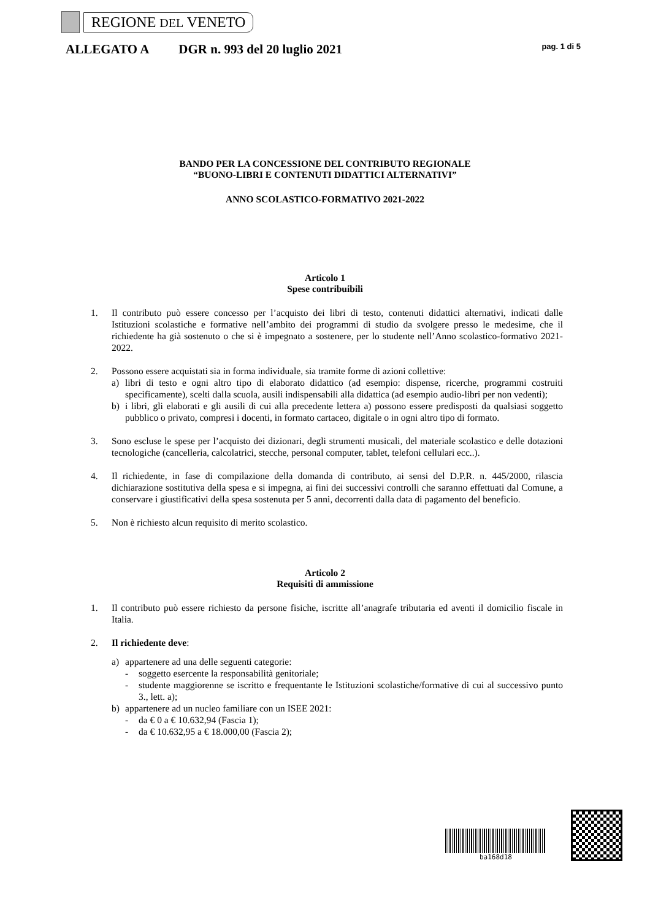REGIONE DEL VENETO
ALLEGATO A DGR n. 993 del 20 luglio 2021 pag. 1 di 5
BANDO PER LA CONCESSIONE DEL CONTRIBUTO REGIONALE
“BUONO-LIBRI E CONTENUTI DIDATTICI ALTERNATIVI”
ANNO SCOLASTICO-FORMATIVO 2021-2022
Articolo 1
Spese contribuibili
1. Il contributo può essere concesso per l’acquisto dei libri di testo, contenuti didattici alternativi, indicati dalle Istituzioni scolastiche e formative nell’ambito dei programmi di studio da svolgere presso le medesime, che il richiedente ha già sostenuto o che si è impegnato a sostenere, per lo studente nell’Anno scolastico-formativo 2021-2022.
2. Possono essere acquistati sia in forma individuale, sia tramite forme di azioni collettive:
a) libri di testo e ogni altro tipo di elaborato didattico (ad esempio: dispense, ricerche, programmi costruiti specificamente), scelti dalla scuola, ausili indispensabili alla didattica (ad esempio audio-libri per non vedenti);
b) i libri, gli elaborati e gli ausili di cui alla precedente lettera a) possono essere predisposti da qualsiasi soggetto pubblico o privato, compresi i docenti, in formato cartaceo, digitale o in ogni altro tipo di formato.
3. Sono escluse le spese per l’acquisto dei dizionari, degli strumenti musicali, del materiale scolastico e delle dotazioni tecnologiche (cancelleria, calcolatrici, stecche, personal computer, tablet, telefoni cellulari ecc..).
4. Il richiedente, in fase di compilazione della domanda di contributo, ai sensi del D.P.R. n. 445/2000, rilascia dichiarazione sostitutiva della spesa e si impegna, ai fini dei successivi controlli che saranno effettuati dal Comune, a conservare i giustificativi della spesa sostenuta per 5 anni, decorrenti dalla data di pagamento del beneficio.
5. Non è richiesto alcun requisito di merito scolastico.
Articolo 2
Requisiti di ammissione
1. Il contributo può essere richiesto da persone fisiche, iscritte all’anagrafe tributaria ed aventi il domicilio fiscale in Italia.
2. Il richiedente deve:
a) appartenere ad una delle seguenti categorie:
- soggetto esercente la responsabilità genitoriale;
- studente maggiorenne se iscritto e frequentante le Istituzioni scolastiche/formative di cui al successivo punto 3., lett. a);
b) appartenere ad un nucleo familiare con un ISEE 2021:
- da € 0 a € 10.632,94 (Fascia 1);
- da € 10.632,95 a € 18.000,00 (Fascia 2);
ba168d18